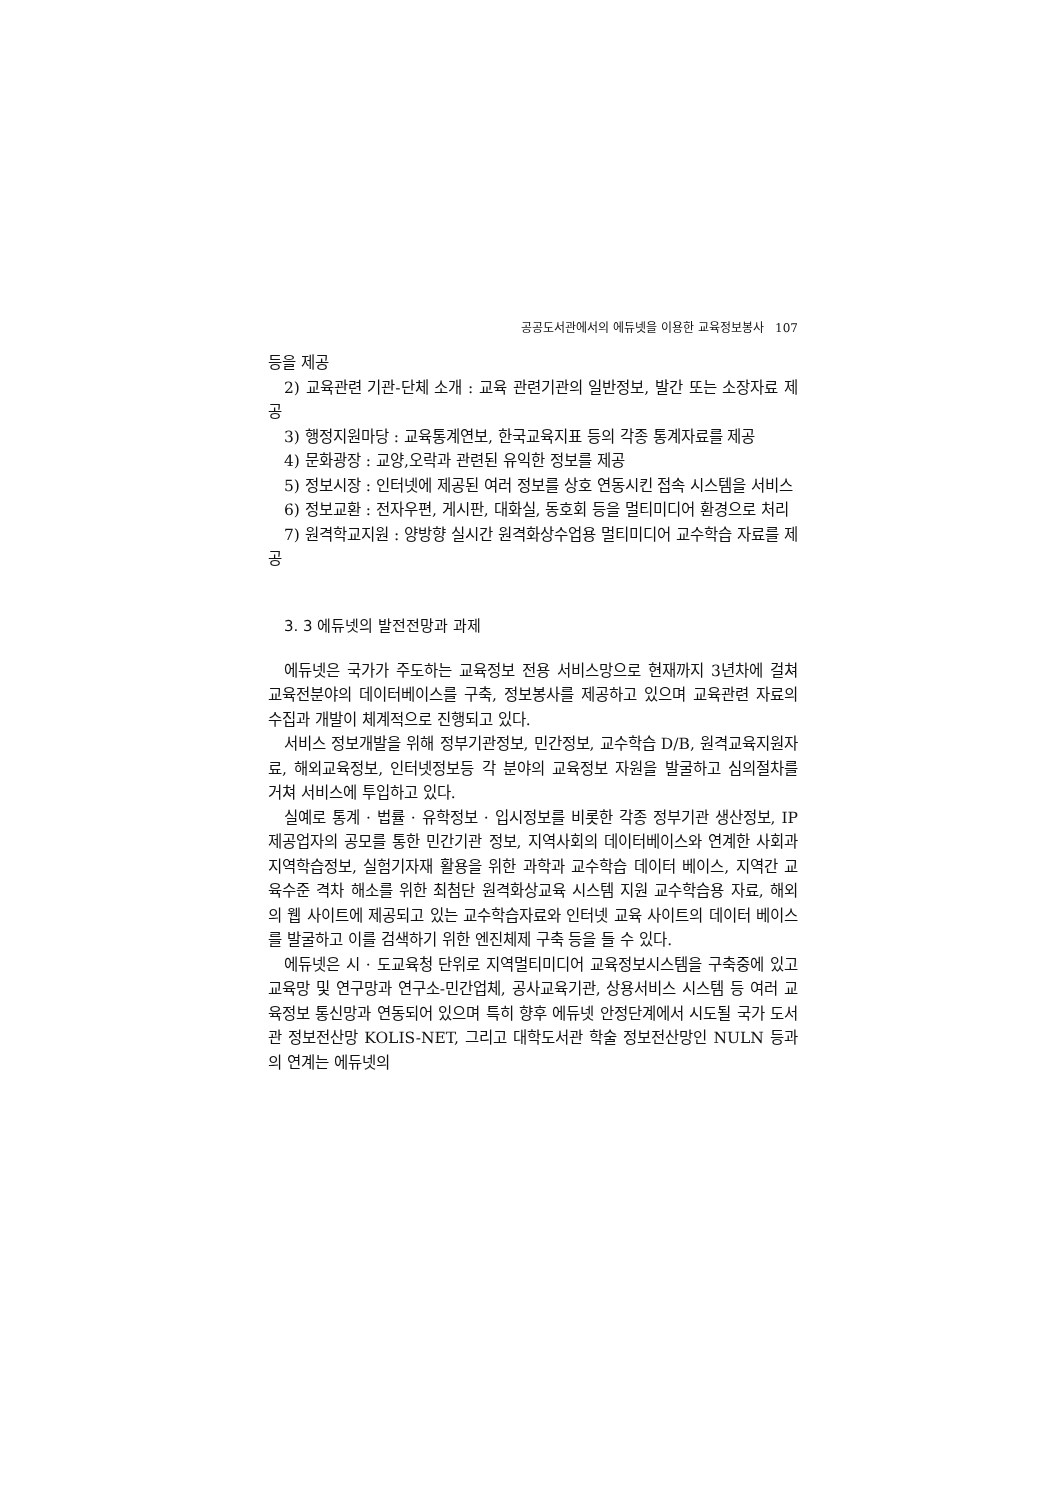공공도서관에서의 에듀넷을 이용한 교육정보봉사 107
등을 제공
2) 교육관련 기관-단체 소개 : 교육 관련기관의 일반정보, 발간 또는 소장자료 제공
3) 행정지원마당 : 교육통계연보, 한국교육지표 등의 각종 통계자료를 제공
4) 문화광장 : 교양,오락과 관련된 유익한 정보를 제공
5) 정보시장 : 인터넷에 제공된 여러 정보를 상호 연동시킨 접속 시스템을 서비스
6) 정보교환 : 전자우편, 게시판, 대화실, 동호회 등을 멀티미디어 환경으로 처리
7) 원격학교지원 : 양방향 실시간 원격화상수업용 멀티미디어 교수학습 자료를 제공
3. 3 에듀넷의 발전전망과 과제
에듀넷은 국가가 주도하는 교육정보 전용 서비스망으로 현재까지 3년차에 걸쳐 교육전분야의 데이터베이스를 구축, 정보봉사를 제공하고 있으며 교육관련 자료의 수집과 개발이 체계적으로 진행되고 있다.
서비스 정보개발을 위해 정부기관정보, 민간정보, 교수학습 D/B, 원격교육지원자료, 해외교육정보, 인터넷정보등 각 분야의 교육정보 자원을 발굴하고 심의절차를 거쳐 서비스에 투입하고 있다.
실예로 통계 · 법률 · 유학정보 · 입시정보를 비롯한 각종 정부기관 생산정보, IP 제공업자의 공모를 통한 민간기관 정보, 지역사회의 데이터베이스와 연계한 사회과 지역학습정보, 실험기자재 활용을 위한 과학과 교수학습 데이터 베이스, 지역간 교육수준 격차 해소를 위한 최첨단 원격화상교육 시스템 지원 교수학습용 자료, 해외의 웹 사이트에 제공되고 있는 교수학습자료와 인터넷 교육 사이트의 데이터 베이스를 발굴하고 이를 검색하기 위한 엔진체제 구축 등을 들 수 있다.
에듀넷은 시 · 도교육청 단위로 지역멀티미디어 교육정보시스템을 구축중에 있고 교육망 및 연구망과 연구소-민간업체, 공사교육기관, 상용서비스 시스템 등 여러 교육정보 통신망과 연동되어 있으며 특히 향후 에듀넷 안정단계에서 시도될 국가 도서관 정보전산망 KOLIS-NET, 그리고 대학도서관 학술 정보전산망인 NULN 등과의 연계는 에듀넷의